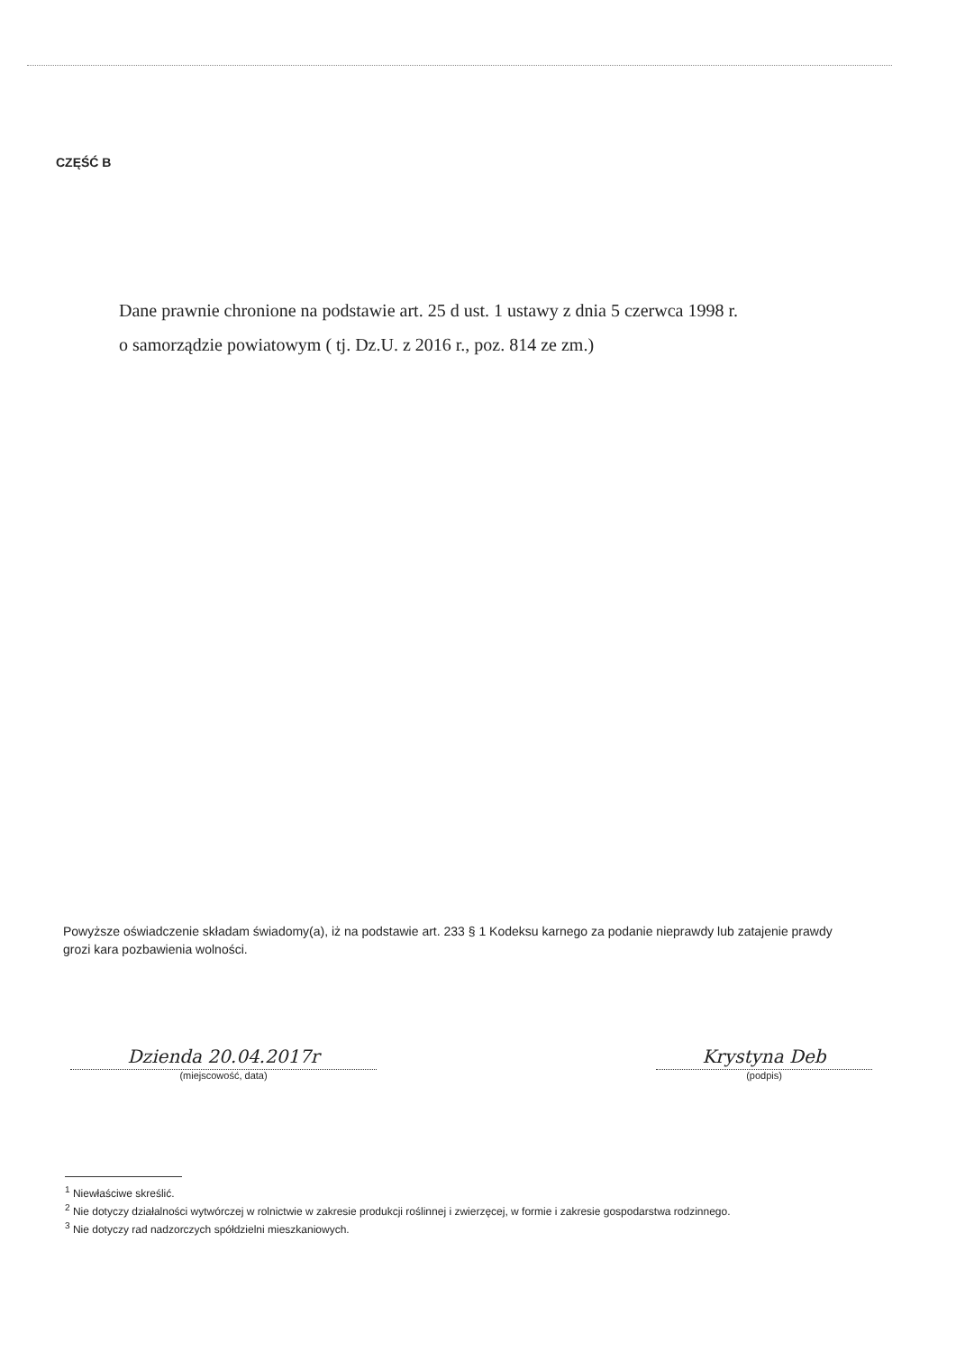CZĘŚĆ B
Dane prawnie chronione na podstawie art. 25 d ust. 1 ustawy z dnia 5 czerwca 1998 r.
o samorządzie powiatowym ( tj. Dz.U. z 2016 r., poz. 814 ze zm.)
Powyższe oświadczenie składam świadomy(a), iż na podstawie art. 233 § 1 Kodeksu karnego za podanie nieprawdy lub zatajenie prawdy grozi kara pozbawienia wolności.
Dzienda 20.04.2017r
(miejscowość, data)
Krystyna Deb
(podpis)
<sup>1</sup> Niewłaściwe skreślić.
<sup>2</sup> Nie dotyczy działalności wytwórczej w rolnictwie w zakresie produkcji roślinnej i zwierzęcej, w formie i zakresie gospodarstwa rodzinnego.
<sup>3</sup> Nie dotyczy rad nadzorczych spółdzielni mieszkaniowych.